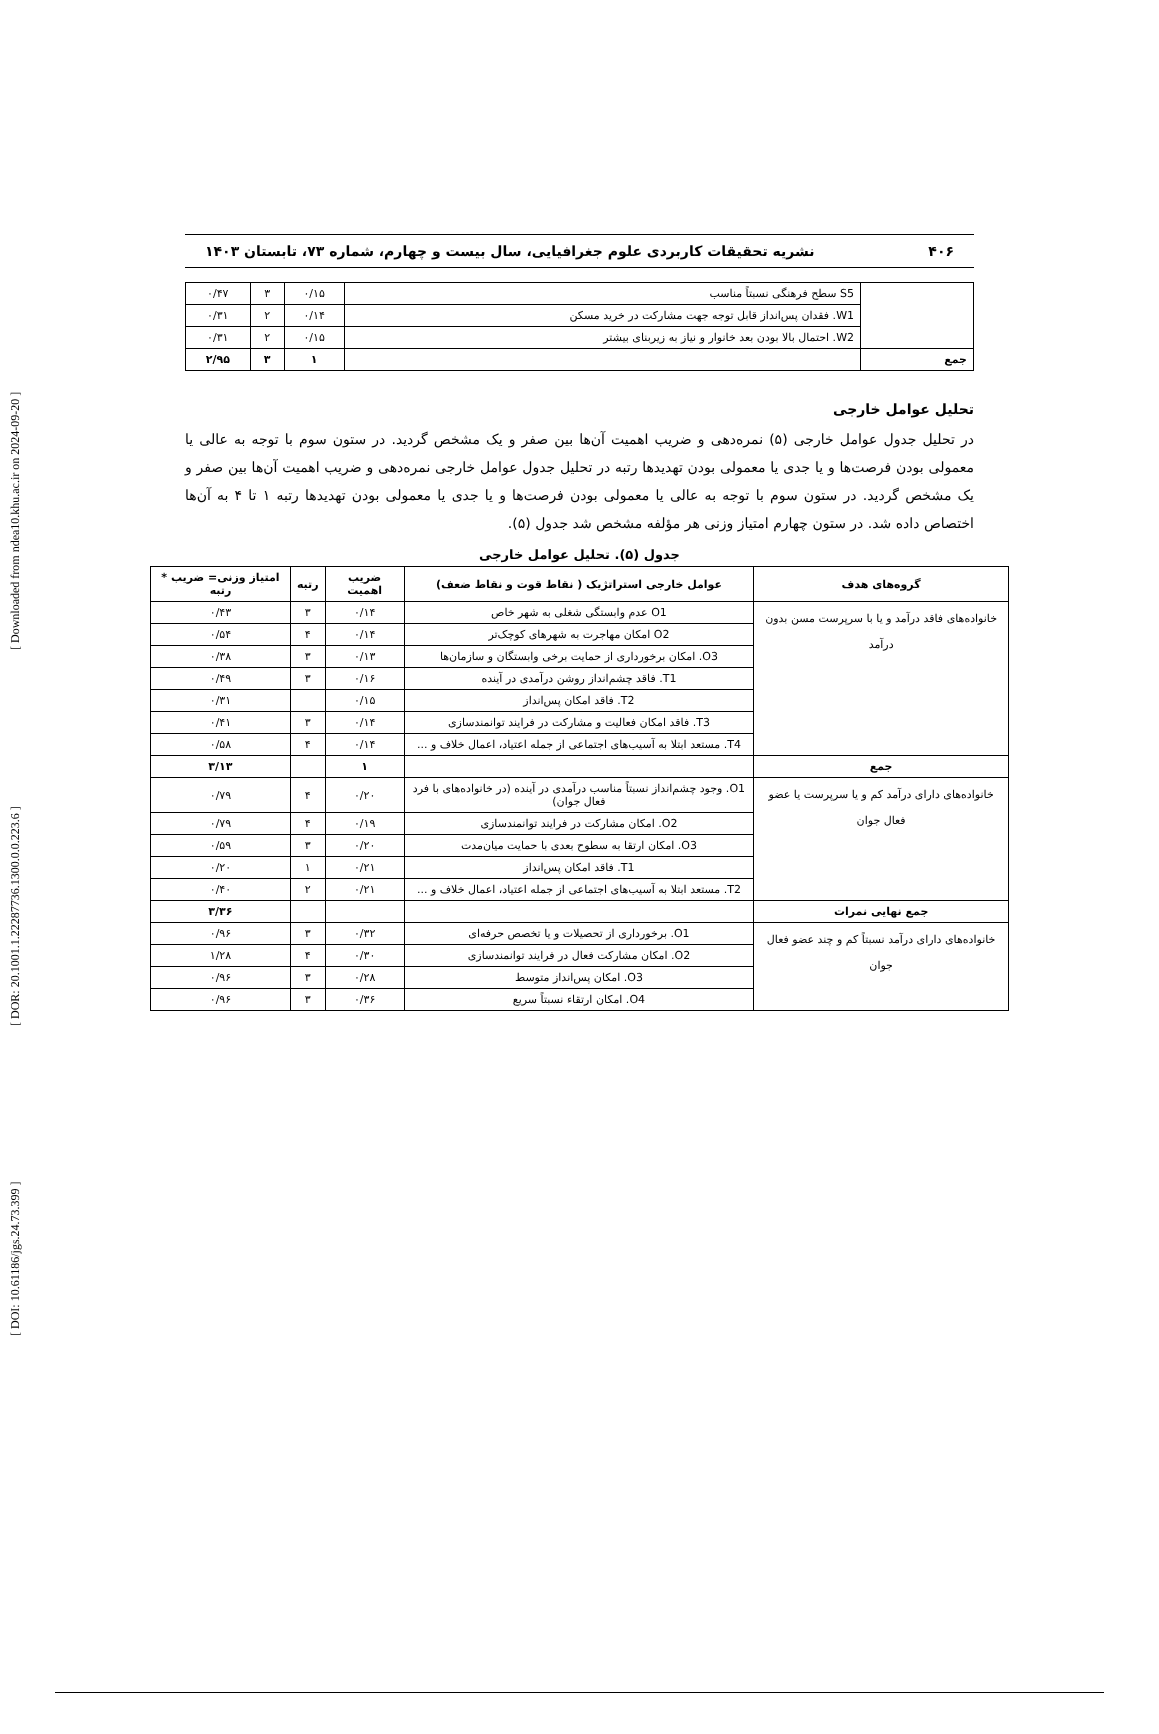[ DOI: 10.61186/jgs.24.73.399 ] [ DOR: 20.1001.1.22287736.1300.0.0.223.6 ] [ Downloaded from ndea10.khu.ac.ir on 2024-09-20 ]
۴۰۶ نشریه تحقیقات کاربردی علوم جغرافیایی، سال بیست و چهارم، شماره ۷۳، تابستان ۱۴۰۳
| | S5 سطح فرهنگی نسبتاً مناسب | ۰/۱۵ | ۳ | ۰/۴۷ |
| | W1. فقدان پس‌انداز قابل توجه جهت مشارکت در خرید مسکن | ۰/۱۴ | ۲ | ۰/۳۱ |
| | W2. احتمال بالا بودن بعد خانوار و نیاز به زیربنای بیشتر | ۰/۱۵ | ۲ | ۰/۳۱ |
| جمع | | ۱ | ۳ | ۲/۹۵ |
تحلیل عوامل خارجی
در تحلیل جدول عوامل خارجی (۵) نمره‌دهی و ضریب اهمیت آن‌ها بین صفر و یک مشخص گردید. در ستون سوم با توجه به عالی یا معمولی بودن فرصت‌ها و یا جدی یا معمولی بودن تهدیدها رتبه در تحلیل جدول عوامل خارجی نمره‌دهی و ضریب اهمیت آن‌ها بین صفر و یک مشخص گردید. در ستون سوم با توجه به عالی یا معمولی بودن فرصت‌ها و یا جدی یا معمولی بودن تهدیدها رتبه ۱ تا ۴ به آن‌ها اختصاص داده شد. در ستون چهارم امتیاز وزنی هر مؤلفه مشخص شد جدول (۵).
جدول (۵). تحلیل عوامل خارجی
| گروه‌های هدف | عوامل خارجی استراتژیک ( نقاط قوت و نقاط ضعف) | ضریب اهمیت | رتبه | امتیاز وزنی= ضریب * رتبه |
| --- | --- | --- | --- | --- |
| خانواده‌های فاقد درآمد و یا با سرپرست مسن بدون درآمد | O1 عدم وابستگی شغلی به شهر خاص | ۰/۱۴ | ۳ | ۰/۴۳ |
| | O2 امکان مهاجرت به شهرهای کوچک‌تر | ۰/۱۴ | ۴ | ۰/۵۴ |
| | O3. امکان برخورداری از حمایت برخی وابستگان و سازمان‌ها | ۰/۱۳ | ۳ | ۰/۳۸ |
| | T1. فاقد چشم‌انداز روشن درآمدی در آینده | ۰/۱۶ | ۳ | ۰/۴۹ |
| | T2. فاقد امکان پس‌انداز | ۰/۱۵ | | ۰/۳۱ |
| | T3. فاقد امکان فعالیت و مشارکت در فرایند توانمندسازی | ۰/۱۴ | ۳ | ۰/۴۱ |
| | T4. مستعد ابتلا به آسیب‌های اجتماعی از جمله اعتیاد، اعمال خلاف و ... | ۰/۱۴ | ۴ | ۰/۵۸ |
| جمع | | ۱ | | ۳/۱۳ |
| خانواده‌های دارای درآمد کم و یا سرپرست یا عضو فعال جوان | O1. وجود چشم‌انداز نسبتاً مناسب درآمدی در آینده (در خانواده‌های با فرد فعال جوان) | ۰/۲۰ | ۴ | ۰/۷۹ |
| | O2. امکان مشارکت در فرایند توانمندسازی | ۰/۱۹ | ۴ | ۰/۷۹ |
| | O3. امکان ارتقا به سطوح بعدی با حمایت میان‌مدت | ۰/۲۰ | ۳ | ۰/۵۹ |
| | T1. فاقد امکان پس‌انداز | ۰/۲۱ | ۱ | ۰/۲۰ |
| | T2. مستعد ابتلا به آسیب‌های اجتماعی از جمله اعتیاد، اعمال خلاف و ... | ۰/۲۱ | ۲ | ۰/۴۰ |
| جمع نهایی نمرات | | | | ۳/۳۶ |
| خانواده‌های دارای درآمد نسبتاً کم و چند عضو فعال جوان | O1. برخورداری از تحصیلات و یا تخصص حرفه‌ای | ۰/۳۲ | ۳ | ۰/۹۶ |
| | O2. امکان مشارکت فعال در فرایند توانمندسازی | ۰/۳۰ | ۴ | ۱/۲۸ |
| | O3. امکان پس‌انداز متوسط | ۰/۲۸ | ۳ | ۰/۹۶ |
| | O4. امکان ارتقاء نسبتاً سریع | ۰/۳۶ | ۳ | ۰/۹۶ |